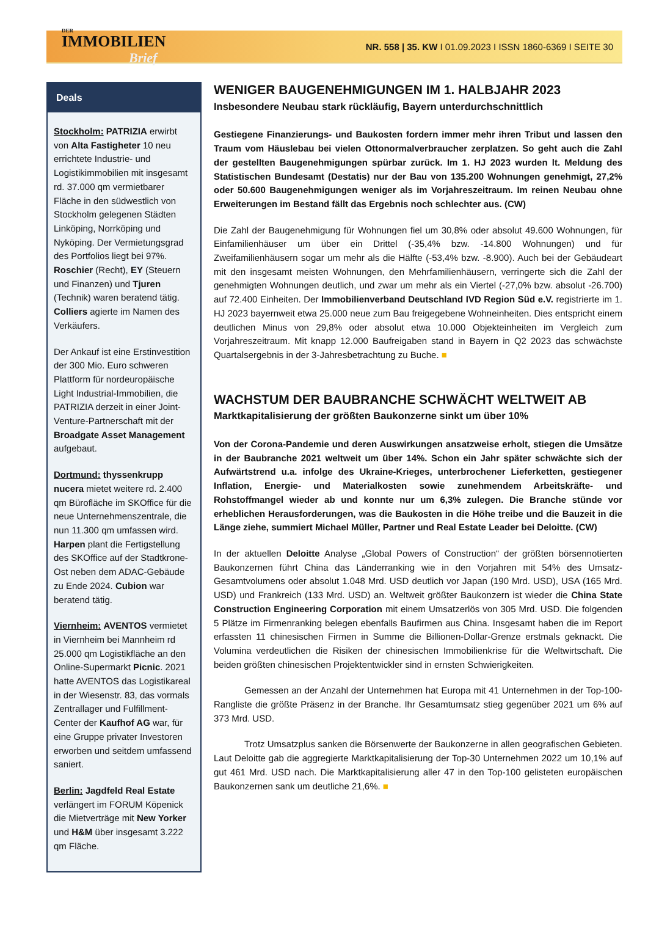DER
IMMOBILIEN
Brief
NR. 558 | 35. KW I 01.09.2023 I ISSN 1860-6369 I SEITE 30
Deals
Stockholm: PATRIZIA erwirbt von Alta Fastigheter 10 neu errichtete Industrie- und Logistikimmobilien mit insgesamt rd. 37.000 qm vermietbarer Fläche in den südwestlich von Stockholm gelegenen Städten Linköping, Norrköping und Nyköping. Der Vermietungsgrad des Portfolios liegt bei 97%. Roschier (Recht), EY (Steuern und Finanzen) und Tjuren (Technik) waren beratend tätig. Colliers agierte im Namen des Verkäufers.
Der Ankauf ist eine Erstinvestition der 300 Mio. Euro schweren Plattform für nordeuropäische Light Industrial-Immobilien, die PATRIZIA derzeit in einer Joint-Venture-Partnerschaft mit der Broadgate Asset Management aufgebaut.
Dortmund: thyssenkrupp nucera mietet weitere rd. 2.400 qm Bürofläche im SKOffice für die neue Unternehmenszentrale, die nun 11.300 qm umfassen wird. Harpen plant die Fertigstellung des SKOffice auf der Stadtkrone-Ost neben dem ADAC-Gebäude zu Ende 2024. Cubion war beratend tätig.
Viernheim: AVENTOS vermietet in Viernheim bei Mannheim rd 25.000 qm Logistikfläche an den Online-Supermarkt Picnic. 2021 hatte AVENTOS das Logistikareal in der Wiesenstr. 83, das vormals Zentrallager und Fulfillment-Center der Kaufhof AG war, für eine Gruppe privater Investoren erworben und seitdem umfassend saniert.
Berlin: Jagdfeld Real Estate verlängert im FORUM Köpenick die Mietverträge mit New Yorker und H&M über insgesamt 3.222 qm Fläche.
WENIGER BAUGENEHMIGUNGEN IM 1. HALBJAHR 2023
Insbesondere Neubau stark rückläufig, Bayern unterdurchschnittlich
Gestiegene Finanzierungs- und Baukosten fordern immer mehr ihren Tribut und lassen den Traum vom Häuslebau bei vielen Ottonormalverbraucher zerplatzen. So geht auch die Zahl der gestellten Baugenehmigungen spürbar zurück. Im 1. HJ 2023 wurden lt. Meldung des Statistischen Bundesamt (Destatis) nur der Bau von 135.200 Wohnungen genehmigt, 27,2% oder 50.600 Baugenehmigungen weniger als im Vorjahreszeitraum. Im reinen Neubau ohne Erweiterungen im Bestand fällt das Ergebnis noch schlechter aus. (CW)
Die Zahl der Baugenehmigung für Wohnungen fiel um 30,8% oder absolut 49.600 Wohnungen, für Einfamilienhäuser um über ein Drittel (-35,4% bzw. -14.800 Wohnungen) und für Zweifamilienhäusern sogar um mehr als die Hälfte (-53,4% bzw. -8.900). Auch bei der Gebäudeart mit den insgesamt meisten Wohnungen, den Mehrfamilienhäusern, verringerte sich die Zahl der genehmigten Wohnungen deutlich, und zwar um mehr als ein Viertel (-27,0% bzw. absolut -26.700) auf 72.400 Einheiten. Der Immobilienverband Deutschland IVD Region Süd e.V. registrierte im 1. HJ 2023 bayernweit etwa 25.000 neue zum Bau freigegebene Wohneinheiten. Dies entspricht einem deutlichen Minus von 29,8% oder absolut etwa 10.000 Objekteinheiten im Vergleich zum Vorjahreszeitraum. Mit knapp 12.000 Baufreigaben stand in Bayern in Q2 2023 das schwächste Quartalsergebnis in der 3-Jahresbetrachtung zu Buche. ■
WACHSTUM DER BAUBRANCHE SCHWÄCHT WELTWEIT AB
Marktkapitalisierung der größten Baukonzerne sinkt um über 10%
Von der Corona-Pandemie und deren Auswirkungen ansatzweise erholt, stiegen die Umsätze in der Baubranche 2021 weltweit um über 14%. Schon ein Jahr später schwächte sich der Aufwärtstrend u.a. infolge des Ukraine-Krieges, unterbrochener Lieferketten, gestiegener Inflation, Energie- und Materialkosten sowie zunehmendem Arbeitskräfte- und Rohstoffmangel wieder ab und konnte nur um 6,3% zulegen. Die Branche stünde vor erheblichen Herausforderungen, was die Baukosten in die Höhe treibe und die Bauzeit in die Länge ziehe, summiert Michael Müller, Partner und Real Estate Leader bei Deloitte. (CW)
In der aktuellen Deloitte Analyse „Global Powers of Construction“ der größten börsennotierten Baukonzernen führt China das Länderranking wie in den Vorjahren mit 54% des Umsatz-Gesamtvolumens oder absolut 1.048 Mrd. USD deutlich vor Japan (190 Mrd. USD), USA (165 Mrd. USD) und Frankreich (133 Mrd. USD) an. Weltweit größter Baukonzern ist wieder die China State Construction Engineering Corporation mit einem Umsatzerlös von 305 Mrd. USD. Die folgenden 5 Plätze im Firmenranking belegen ebenfalls Baufirmen aus China. Insgesamt haben die im Report erfassten 11 chinesischen Firmen in Summe die Billionen-Dollar-Grenze erstmals geknackt. Die Volumina verdeutlichen die Risiken der chinesischen Immobilienkrise für die Weltwirtschaft. Die beiden größten chinesischen Projektentwickler sind in ernsten Schwierigkeiten.
Gemessen an der Anzahl der Unternehmen hat Europa mit 41 Unternehmen in der Top-100-Rangliste die größte Präsenz in der Branche. Ihr Gesamtumsatz stieg gegenüber 2021 um 6% auf 373 Mrd. USD.
Trotz Umsatzplus sanken die Börsenwerte der Baukonzerne in allen geografischen Gebieten. Laut Deloitte gab die aggregierte Marktkapitalisierung der Top-30 Unternehmen 2022 um 10,1% auf gut 461 Mrd. USD nach. Die Marktkapitalisierung aller 47 in den Top-100 gelisteten europäischen Baukonzernen sank um deutliche 21,6%. ■